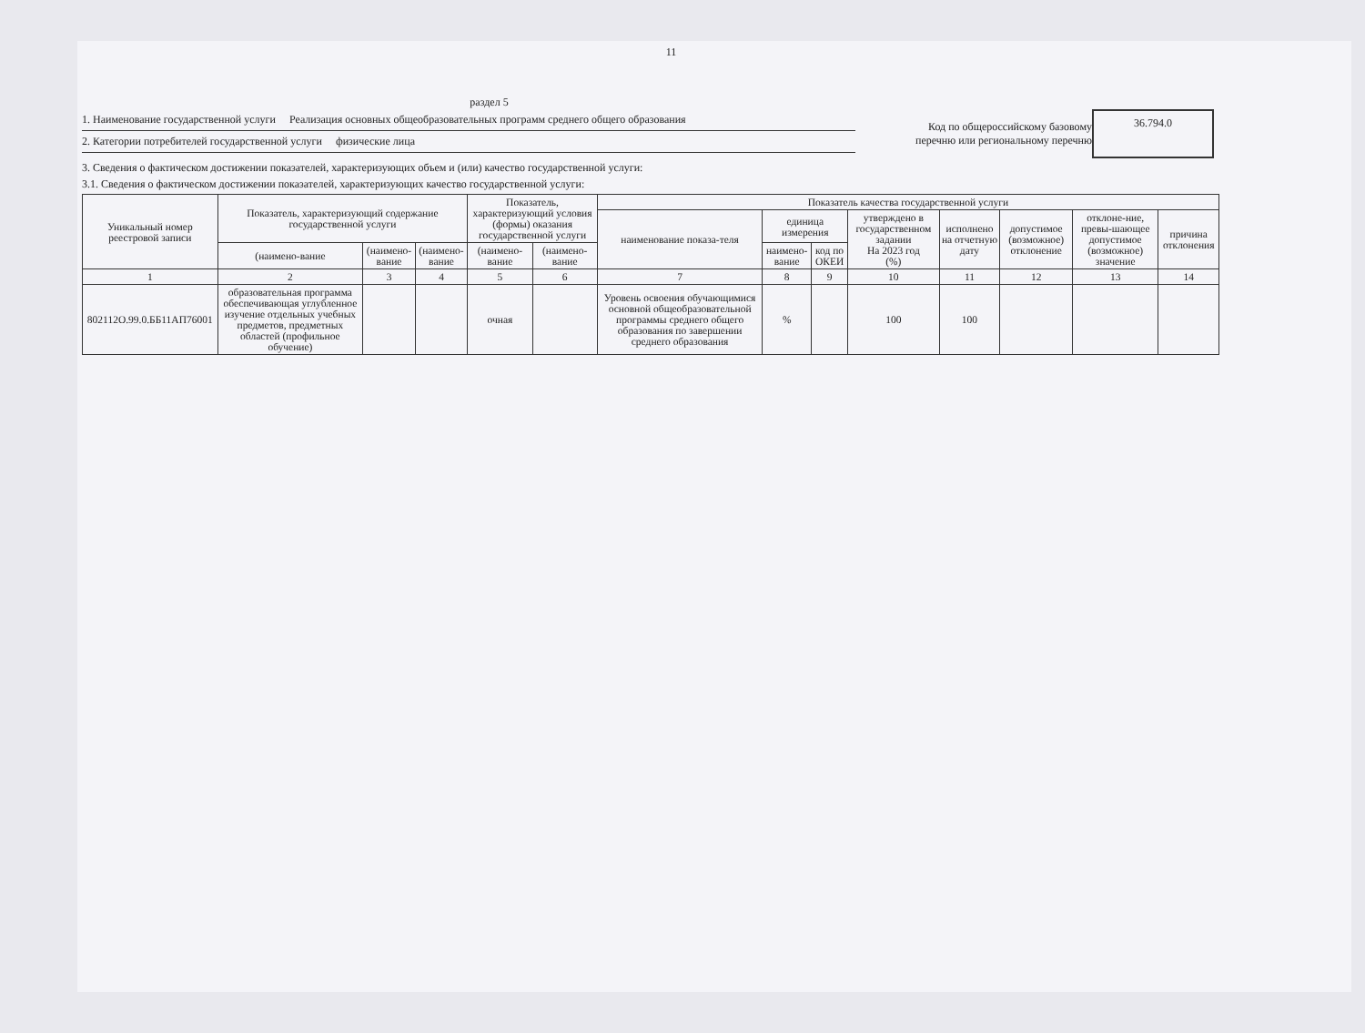11
раздел 5
1. Наименование государственной услуги Реализация основных общеобразовательных программ среднего общего образования
2. Категории потребителей государственной услуги физические лица
Код по общероссийскому базовому перечню или региональному перечню
36.794.0
3. Сведения о фактическом достижении показателей, характеризующих объем и (или) качество государственной услуги:
3.1. Сведения о фактическом достижении показателей, характеризующих качество государственной услуги:
| Уникальный номер реестровой записи | Показатель, характеризующий содержание государственной услуги | | | Показатель, характеризующий условия (формы) оказания государственной услуги | | Показатель качества государственной услуги | | | | | | | |
| --- | --- | --- | --- | --- | --- | --- | --- | --- | --- | --- | --- | --- | --- |
| | | | | | | наименование показа-теля | единица измерения | | утверждено в государственном задании На 2023 год (%) | исполнено на отчетную дату | допустимое (возможное) отклонение | отклоне-ние, превы-шающее допустимое (возможное) значение | причина отклонения |
| | (наимено-вание | (наимено-вание | (наименo-вание | (наименo-вание | (наимено-вание | | наименo-вание | код по ОКЕИ | | | | | |
| 1 | 2 | 3 | 4 | 5 | 6 | 7 | 8 | 9 | 10 | 11 | 12 | 13 | 14 |
| 802112О.99.0.ББ11АП76001 | образовательная программа обеспечивающая углубленное изучение отдельных учебных предметов, предметных областей (профильное обучение) | | | очная | | Уровень освоения обучающимися основной общеобразовательной программы среднего общего образования по завершении среднего образования | % | | 100 | 100 | | | |